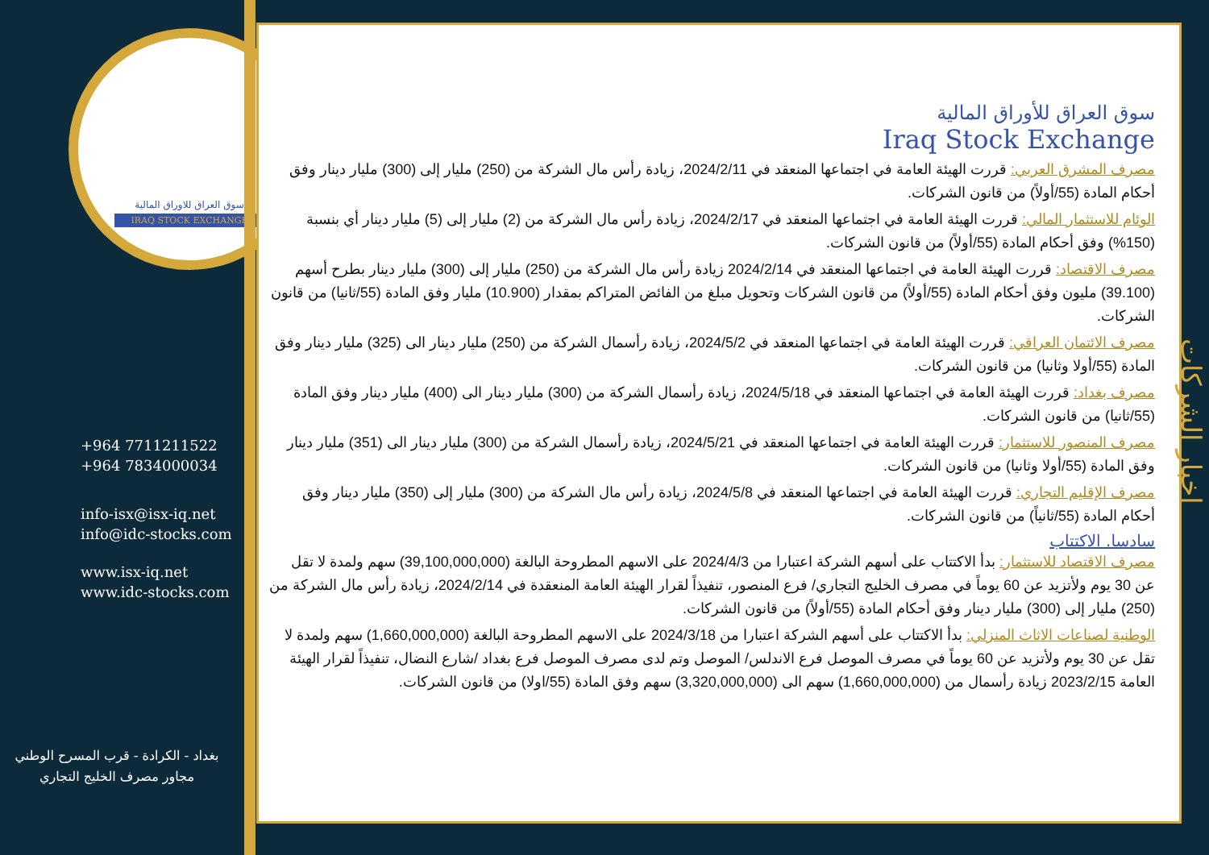سوق العراق للاوراق المالية
IRAQ STOCK EXCHANGE
+964 7711211522
+964 7834000034
info-isx@isx-iq.net
info@idc-stocks.com
www.isx-iq.net
www.idc-stocks.com
بغداد - الكرادة - قرب المسرح الوطني
مجاور مصرف الخليج التجاري
سوق العراق للأوراق المالية
Iraq Stock Exchange
مصرف المشرق العربي: قررت الهيئة العامة في اجتماعها المنعقد في 2024/2/11، زيادة رأس مال الشركة من (250) مليار إلى (300) مليار دينار وفق أحكام المادة (55/أولاً) من قانون الشركات.
الوئام للاستثمار المالي: قررت الهيئة العامة في اجتماعها المنعقد في 2024/2/17، زيادة رأس مال الشركة من (2) مليار إلى (5) مليار دينار أي بنسبة (150%) وفق أحكام المادة (55/أولاً) من قانون الشركات.
مصرف الاقتصاد: قررت الهيئة العامة في اجتماعها المنعقد في 2024/2/14 زيادة رأس مال الشركة من (250) مليار إلى (300) مليار دينار بطرح أسهم (39.100) مليون وفق أحكام المادة (55/أولاً) من قانون الشركات وتحويل مبلغ من الفائض المتراكم بمقدار (10.900) مليار وفق المادة (55/ثانيا) من قانون الشركات.
مصرف الائتمان العراقي: قررت الهيئة العامة في اجتماعها المنعقد في 2024/5/2، زيادة رأسمال الشركة من (250) مليار دينار الى (325) مليار دينار وفق المادة (55/أولا وثانيا) من قانون الشركات.
مصرف بغداد: قررت الهيئة العامة في اجتماعها المنعقد في 2024/5/18، زيادة رأسمال الشركة من (300) مليار دينار الى (400) مليار دينار وفق المادة (55/ثانيا) من قانون الشركات.
مصرف المنصور للاستثمار: قررت الهيئة العامة في اجتماعها المنعقد في 2024/5/21، زيادة رأسمال الشركة من (300) مليار دينار الى (351) مليار دينار وفق المادة (55/أولا وثانيا) من قانون الشركات.
مصرف الإقليم التجاري: قررت الهيئة العامة في اجتماعها المنعقد في 2024/5/8، زيادة رأس مال الشركة من (300) مليار إلى (350) مليار دينار وفق أحكام المادة (55/ثانياً) من قانون الشركات.
سادسا. الاكتتاب
مصرف الاقتصاد للاستثمار: بدأ الاكتتاب على أسهم الشركة اعتبارا من 2024/4/3 على الاسهم المطروحة البالغة (39,100,000,000) سهم ولمدة لا تقل عن 30 يوم ولأتزيد عن 60 يوماً في مصرف الخليج التجاري/ فرع المنصور، تنفيذاً لقرار الهيئة العامة المنعقدة في 2024/2/14، زيادة رأس مال الشركة من (250) مليار إلى (300) مليار دينار وفق أحكام المادة (55/أولاً) من قانون الشركات.
الوطنية لصناعات الاثاث المنزلي: بدأ الاكتتاب على أسهم الشركة اعتبارا من 2024/3/18 على الاسهم المطروحة البالغة (1,660,000,000) سهم ولمدة لا تقل عن 30 يوم ولأتزيد عن 60 يوماً في مصرف الموصل فرع الاندلس/ الموصل وتم لدى مصرف الموصل فرع بغداد /شارع النضال، تنفيذاً لقرار الهيئة العامة 2023/2/15 زيادة رأسمال من (1,660,000,000) سهم الى (3,320,000,000) سهم وفق المادة (55/اولا) من قانون الشركات.
اخبار الشركات